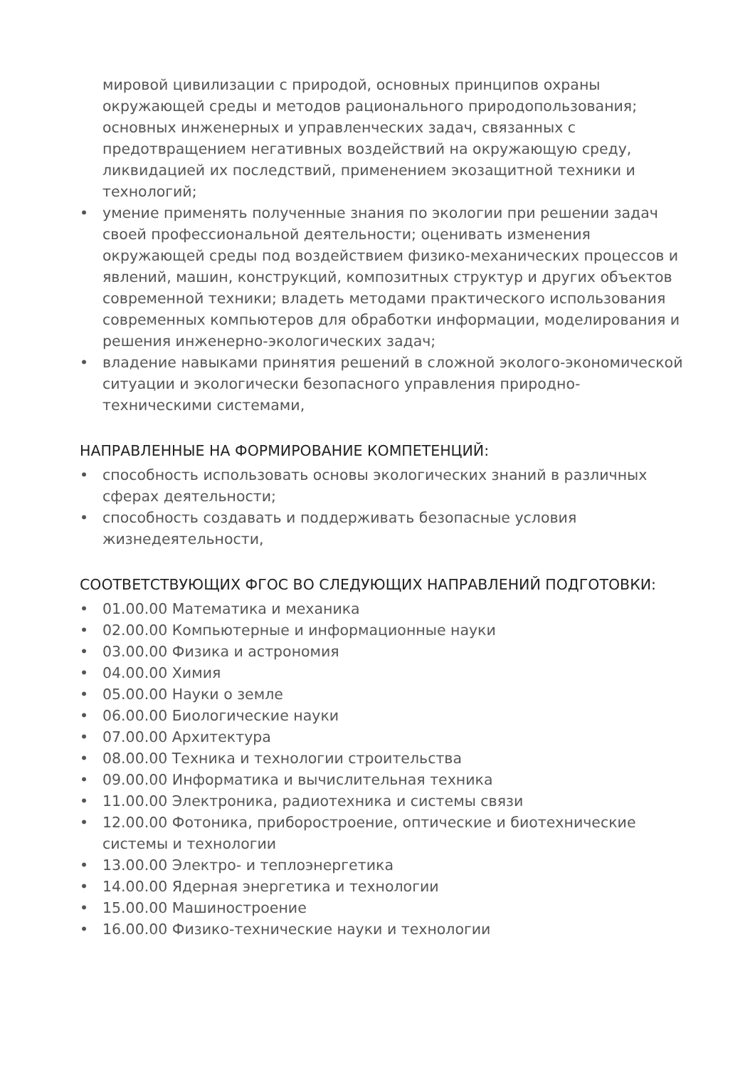мировой цивилизации с природой, основных принципов охраны окружающей среды и методов рационального природопользования; основных инженерных и управленческих задач, связанных с предотвращением негативных воздействий на окружающую среду, ликвидацией их последствий, применением экозащитной техники и технологий;
• умение применять полученные знания по экологии при решении задач своей профессиональной деятельности; оценивать изменения окружающей среды под воздействием физико-механических процессов и явлений, машин, конструкций, композитных структур и других объектов современной техники; владеть методами практического использования современных компьютеров для обработки информации, моделирования и решения инженерно-экологических задач;
• владение навыками принятия решений в сложной эколого-экономической ситуации и экологически безопасного управления природно-техническими системами,
НАПРАВЛЕННЫЕ НА ФОРМИРОВАНИЕ КОМПЕТЕНЦИЙ:
• способность использовать основы экологических знаний в различных сферах деятельности;
• способность создавать и поддерживать безопасные условия жизнедеятельности,
СООТВЕТСТВУЮЩИХ ФГОС ВО СЛЕДУЮЩИХ НАПРАВЛЕНИЙ ПОДГОТОВКИ:
• 01.00.00 Математика и механика
• 02.00.00 Компьютерные и информационные науки
• 03.00.00 Физика и астрономия
• 04.00.00 Химия
• 05.00.00 Науки о земле
• 06.00.00 Биологические науки
• 07.00.00 Архитектура
• 08.00.00 Техника и технологии строительства
• 09.00.00 Информатика и вычислительная техника
• 11.00.00 Электроника, радиотехника и системы связи
• 12.00.00 Фотоника, приборостроение, оптические и биотехнические системы и технологии
• 13.00.00 Электро- и теплоэнергетика
• 14.00.00 Ядерная энергетика и технологии
• 15.00.00 Машиностроение
• 16.00.00 Физико-технические науки и технологии